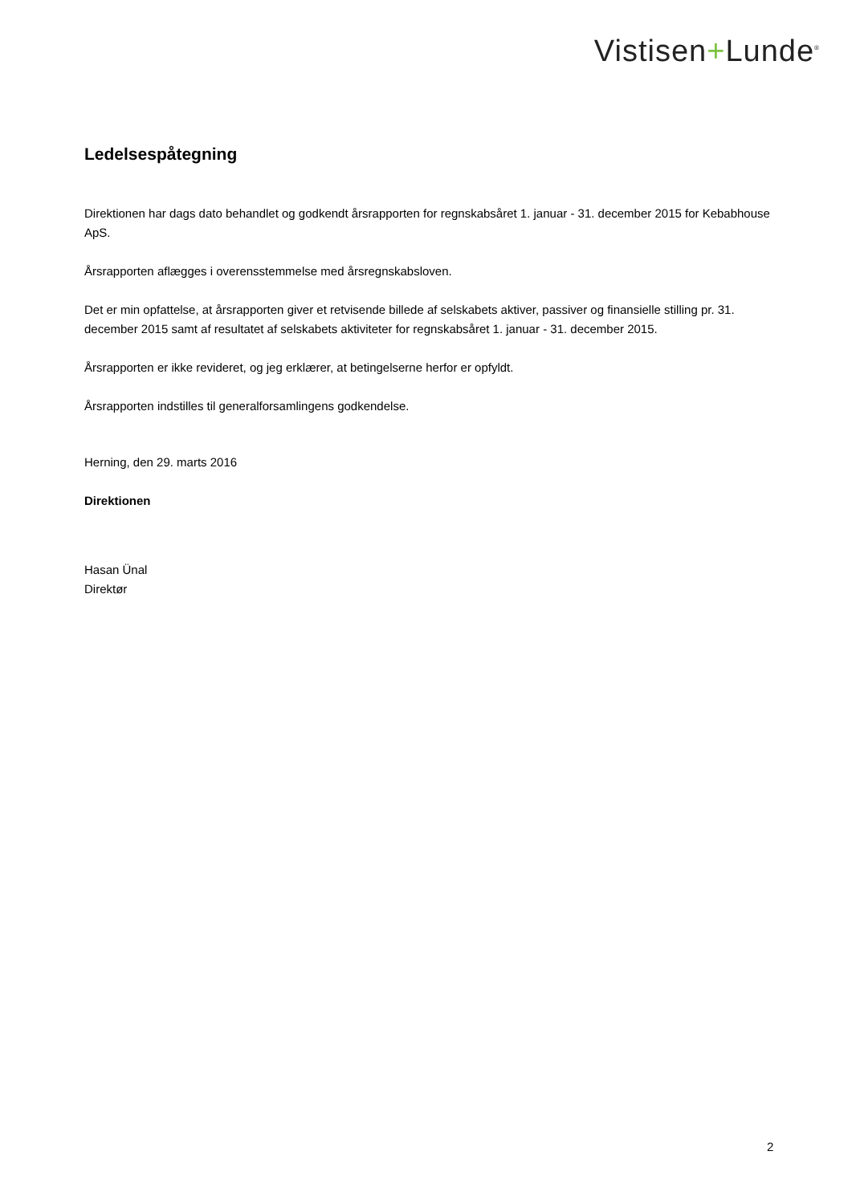Vistisen+Lunde<sup>®</sup>
Ledelsespåtegning
Direktionen har dags dato behandlet og godkendt årsrapporten for regnskabsåret 1. januar - 31. december 2015 for Kebabhouse ApS.
Årsrapporten aflægges i overensstemmelse med årsregnskabsloven.
Det er min opfattelse, at årsrapporten giver et retvisende billede af selskabets aktiver, passiver og finansielle stilling pr. 31. december 2015 samt af resultatet af selskabets aktiviteter for regnskabsåret 1. januar - 31. december 2015.
Årsrapporten er ikke revideret, og jeg erklærer, at betingelserne herfor er opfyldt.
Årsrapporten indstilles til generalforsamlingens godkendelse.
Herning, den 29. marts 2016
Direktionen
Hasan Ünal
Direktør
2